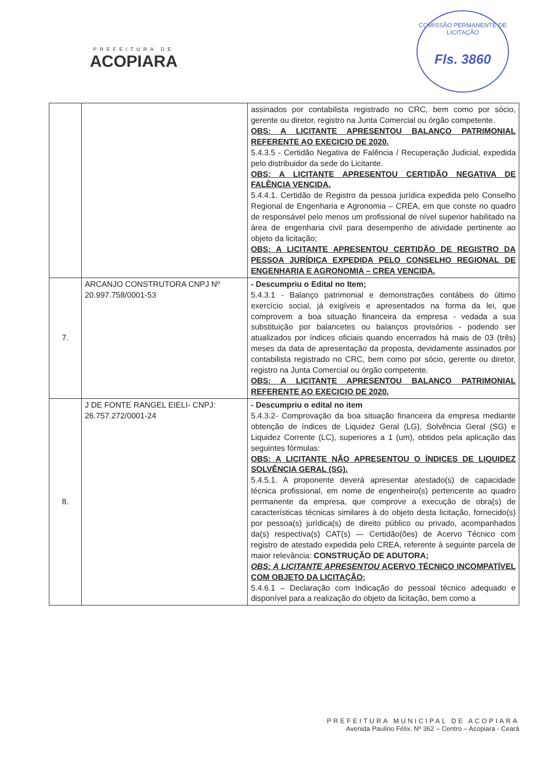PREFEITURA DE
ACOPIARA
COMISSÃO PERMANENTE DE LICITAÇÃO
Fls. 3860
| | | assinados por contabilista registrado no CRC, bem como por sócio, gerente ou diretor, registro na Junta Comercial ou órgão competente. OBS: A LICITANTE APRESENTOU BALANÇO PATRIMONIAL REFERENTE AO EXECICIO DE 2020. 5.4.3.5 - Certidão Negativa de Falência / Recuperação Judicial, expedida pelo distribuidor da sede do Licitante. OBS: A LICITANTE APRESENTOU CERTIDÃO NEGATIVA DE FALÊNCIA VENCIDA. 5.4.4.1. Certidão de Registro da pessoa jurídica expedida pelo Conselho Regional de Engenharia e Agronomia – CREA, em que conste no quadro de responsável pelo menos um profissional de nível superior habilitado na área de engenharia civil para desempenho de atividade pertinente ao objeto da licitação; OBS: A LICITANTE APRESENTOU CERTIDÃO DE REGISTRO DA PESSOA JURÍDICA EXPEDIDA PELO CONSELHO REGIONAL DE ENGENHARIA E AGRONOMIA – CREA VENCIDA. |
| 7. | ARCANJO CONSTRUTORA CNPJ Nº 20.997.758/0001-53 | - Descumpriu o Edital no Item; 5.4.3.1 - Balanço patrimonial e demonstrações contábeis do último exercício social, já exigíveis e apresentados na forma da lei, que comprovem a boa situação financeira da empresa - vedada a sua substituição por balancetes ou balanços provisórios - podendo ser atualizados por índices oficiais quando encerrados há mais de 03 (três) meses da data de apresentação da proposta, devidamente assinados por contabilista registrado no CRC, bem como por sócio, gerente ou diretor, registro na Junta Comercial ou órgão competente. OBS: A LICITANTE APRESENTOU BALANÇO PATRIMONIAL REFERENTE AO EXECICIO DE 2020. |
| 8. | J DE FONTE RANGEL EIELI- CNPJ: 26.757.272/0001-24 | - Descumpriu o edital no item 5.4.3.2- Comprovação da boa situação financeira da empresa mediante obtenção de índices de Liquidez Geral (LG), Solvência Geral (SG) e Liquidez Corrente (LC), superiores a 1 (um), obtidos pela aplicação das seguintes fórmulas: OBS: A LICITANTE NÃO APRESENTOU O ÍNDICES DE LIQUIDEZ SOLVÊNCIA GERAL (SG). 5.4.5.1. A proponente deverá apresentar atestado(s) de capacidade técnica profissional, em nome de engenheiro(s) pertencente ao quadro permanente da empresa, que comprove a execução de obra(s) de características técnicas similares à do objeto desta licitação, fornecido(s) por pessoa(s) jurídica(s) de direito público ou privado, acompanhados da(s) respectiva(s) CAT(s) — Certidão(ões) de Acervo Técnico com registro de atestado expedida pelo CREA, referente à seguinte parcela de maior relevância: CONSTRUÇÃO DE ADUTORA; OBS: A LICITANTE APRESENTOU ACERVO TÉCNICO INCOMPATÍVEL COM OBJETO DA LICITAÇÃO; 5.4.6.1 – Declaração com Indicação do pessoal técnico adequado e disponível para a realização do objeto da licitação, bem como a |
PREFEITURA MUNICIPAL DE ACOPIARA
Avenida Paulino Félix. Nº 362 – Centro – Acopiara - Ceará